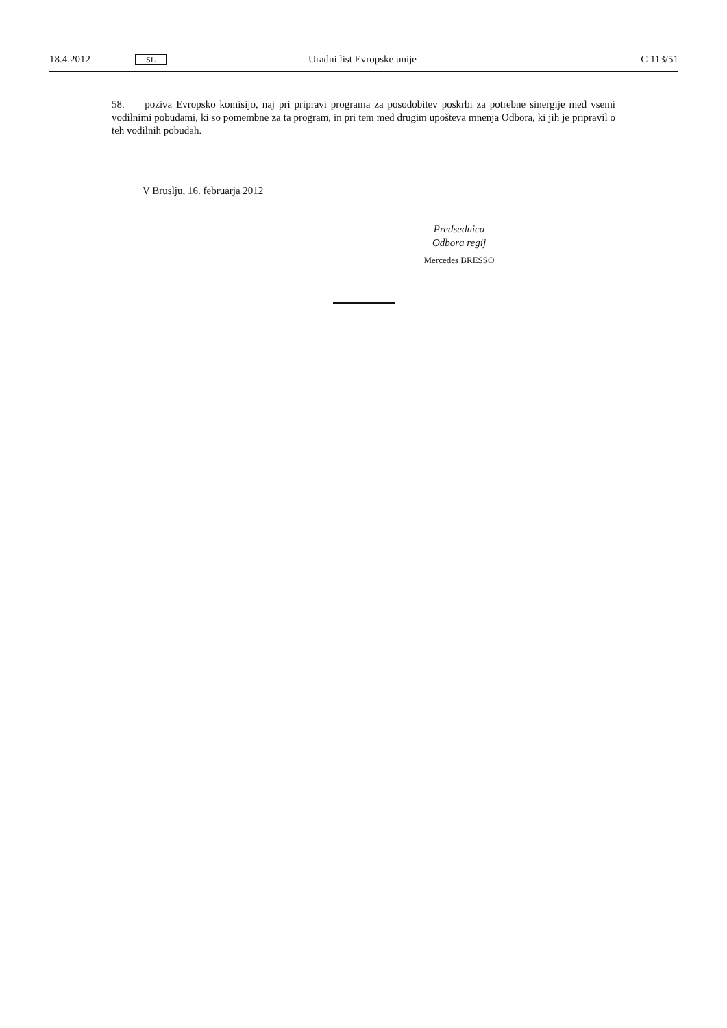18.4.2012 SL Uradni list Evropske unije C 113/51
58. poziva Evropsko komisijo, naj pri pripravi programa za posodobitev poskrbi za potrebne sinergije med vsemi vodilnimi pobudami, ki so pomembne za ta program, in pri tem med drugim upošteva mnenja Odbora, ki jih je pripravil o teh vodilnih pobudah.
V Bruslju, 16. februarja 2012
Predsednica
Odbora regij
Mercedes BRESSO